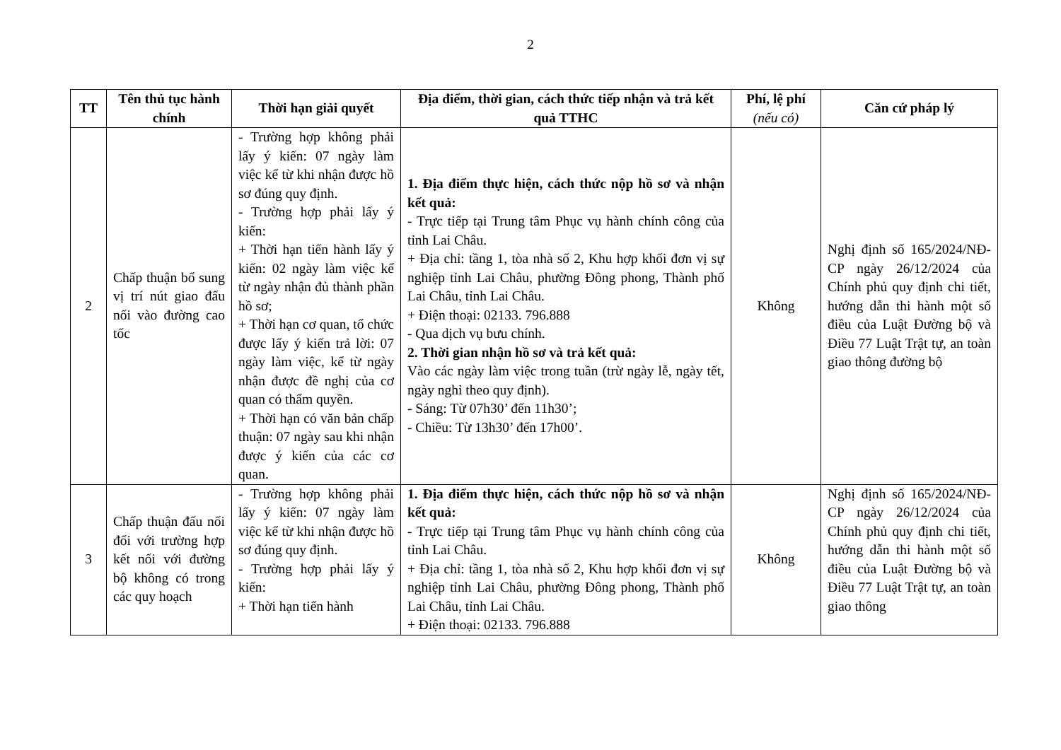2
| TT | Tên thủ tục hành chính | Thời hạn giải quyết | Địa điểm, thời gian, cách thức tiếp nhận và trả kết quả TTHC | Phí, lệ phí (nếu có) | Căn cứ pháp lý |
| --- | --- | --- | --- | --- | --- |
| 2 | Chấp thuận bổ sung vị trí nút giao đấu nối vào đường cao tốc | - Trường hợp không phải lấy ý kiến: 07 ngày làm việc kể từ khi nhận được hồ sơ đúng quy định. - Trường hợp phải lấy ý kiến: + Thời hạn tiến hành lấy ý kiến: 02 ngày làm việc kể từ ngày nhận đủ thành phần hồ sơ; + Thời hạn cơ quan, tổ chức được lấy ý kiến trả lời: 07 ngày làm việc, kể từ ngày nhận được đề nghị của cơ quan có thẩm quyền. + Thời hạn có văn bản chấp thuận: 07 ngày sau khi nhận được ý kiến của các cơ quan. | 1. Địa điểm thực hiện, cách thức nộp hồ sơ và nhận kết quả: - Trực tiếp tại Trung tâm Phục vụ hành chính công của tỉnh Lai Châu. + Địa chỉ: tầng 1, tòa nhà số 2, Khu hợp khối đơn vị sự nghiệp tỉnh Lai Châu, phường Đông phong, Thành phố Lai Châu, tỉnh Lai Châu. + Điện thoại: 02133. 796.888 - Qua dịch vụ bưu chính. 2. Thời gian nhận hồ sơ và trả kết quả: Vào các ngày làm việc trong tuần (trừ ngày lễ, ngày tết, ngày nghỉ theo quy định). - Sáng: Từ 07h30’ đến 11h30’; - Chiều: Từ 13h30’ đến 17h00’. | Không | Nghị định số 165/2024/NĐ-CP ngày 26/12/2024 của Chính phủ quy định chi tiết, hướng dẫn thi hành một số điều của Luật Đường bộ và Điều 77 Luật Trật tự, an toàn giao thông đường bộ |
| 3 | Chấp thuận đấu nối đối với trường hợp kết nối với đường bộ không có trong các quy hoạch | - Trường hợp không phải lấy ý kiến: 07 ngày làm việc kể từ khi nhận được hồ sơ đúng quy định. - Trường hợp phải lấy ý kiến: + Thời hạn tiến hành | 1. Địa điểm thực hiện, cách thức nộp hồ sơ và nhận kết quả: - Trực tiếp tại Trung tâm Phục vụ hành chính công của tỉnh Lai Châu. + Địa chỉ: tầng 1, tòa nhà số 2, Khu hợp khối đơn vị sự nghiệp tỉnh Lai Châu, phường Đông phong, Thành phố Lai Châu, tỉnh Lai Châu. + Điện thoại: 02133. 796.888 | Không | Nghị định số 165/2024/NĐ-CP ngày 26/12/2024 của Chính phủ quy định chi tiết, hướng dẫn thi hành một số điều của Luật Đường bộ và Điều 77 Luật Trật tự, an toàn giao thông |